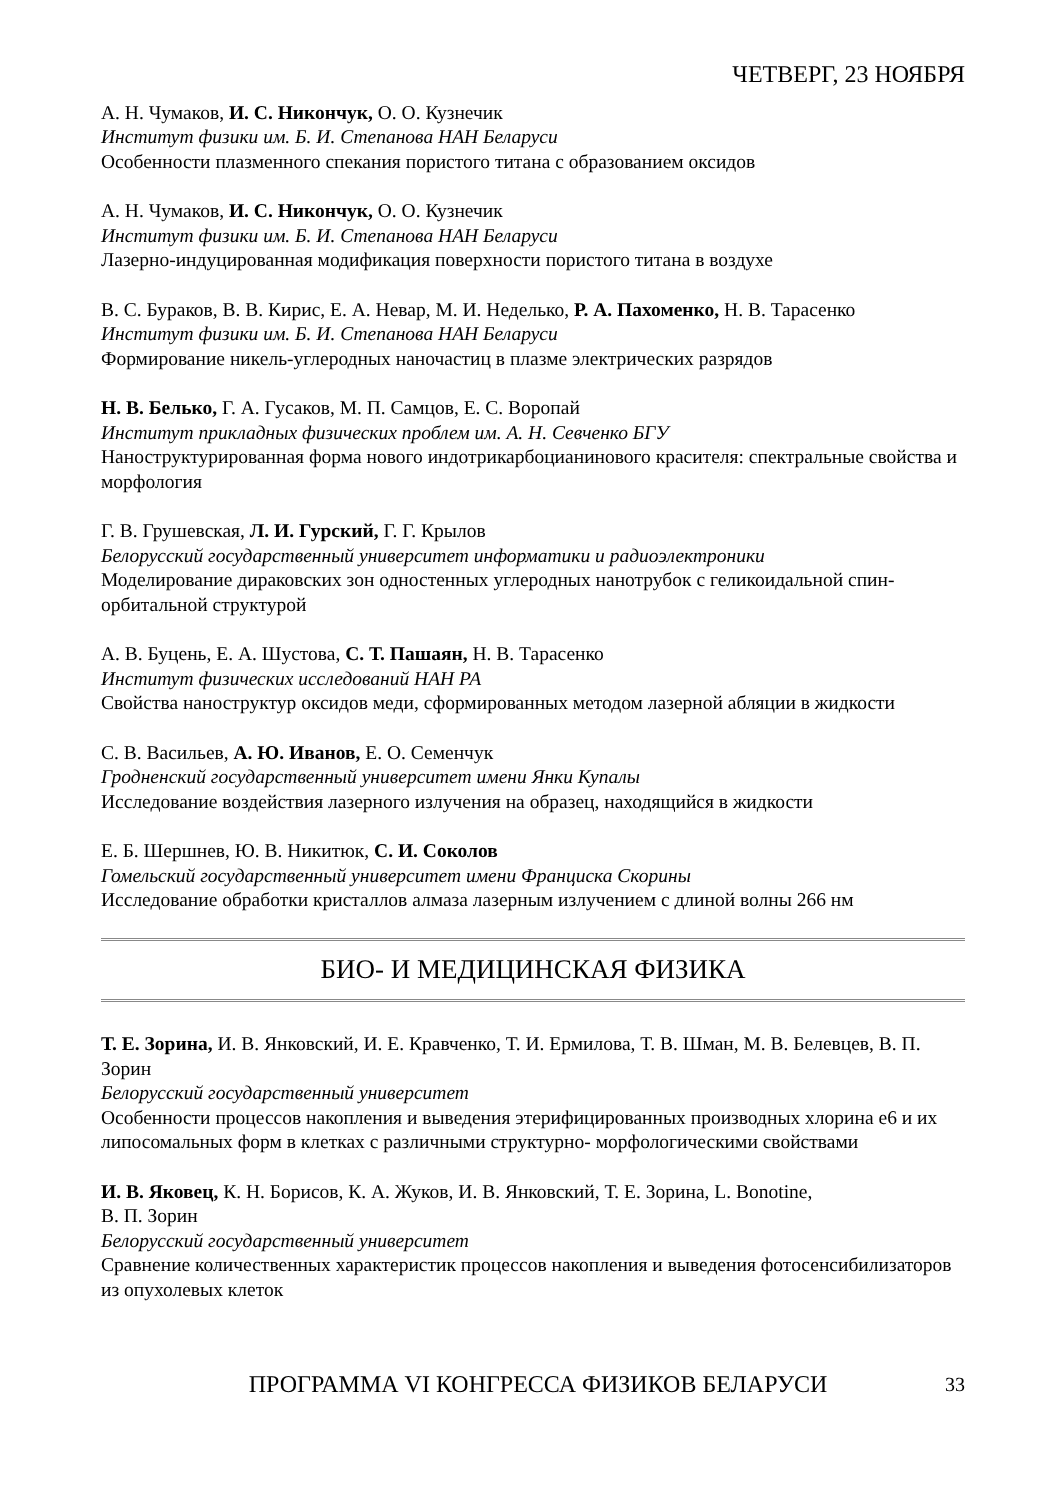ЧЕТВЕРГ, 23 НОЯБРЯ
А. Н. Чумаков, И. С. Никончук, О. О. Кузнечик
Институт физики им. Б. И. Степанова НАН Беларуси
Особенности плазменного спекания пористого титана с образованием оксидов
А. Н. Чумаков, И. С. Никончук, О. О. Кузнечик
Институт физики им. Б. И. Степанова НАН Беларуси
Лазерно-индуцированная модификация поверхности пористого титана в воздухе
В. С. Бураков, В. В. Кирис, Е. А. Невар, М. И. Неделько, Р. А. Пахоменко, Н. В. Тарасенко
Институт физики им. Б. И. Степанова НАН Беларуси
Формирование никель-углеродных наночастиц в плазме электрических разрядов
Н. В. Белько, Г. А. Гусаков, М. П. Самцов, Е. С. Воропай
Институт прикладных физических проблем им. А. Н. Севченко БГУ
Наноструктурированная форма нового индотрикарбоцианинового красителя: спектральные свойства и морфология
Г. В. Грушевская, Л. И. Гурский, Г. Г. Крылов
Белорусский государственный университет информатики и радиоэлектроники
Моделирование дираковских зон одностенных углеродных нанотрубок с геликоидальной спин-орбитальной структурой
А. В. Буцень, Е. А. Шустова, С. Т. Пашаян, Н. В. Тарасенко
Институт физических исследований НАН РА
Свойства наноструктур оксидов меди, сформированных методом лазерной абляции в жидкости
С. В. Васильев, А. Ю. Иванов, Е. О. Семенчук
Гродненский государственный университет имени Янки Купалы
Исследование воздействия лазерного излучения на образец, находящийся в жидкости
Е. Б. Шершнев, Ю. В. Никитюк, С. И. Соколов
Гомельский государственный университет имени Франциска Скорины
Исследование обработки кристаллов алмаза лазерным излучением с длиной волны 266 нм
БИО- И МЕДИЦИНСКАЯ ФИЗИКА
Т. Е. Зорина, И. В. Янковский, И. Е. Кравченко, Т. И. Ермилова, Т. В. Шман, М. В. Белевцев, В. П. Зорин
Белорусский государственный университет
Особенности процессов накопления и выведения этерифицированных производных хлорина е6 и их липосомальных форм в клетках с различными структурно- морфологическими свойствами
И. В. Яковец, К. Н. Борисов, К. А. Жуков, И. В. Янковский, Т. Е. Зорина, L. Bonotine,
В. П. Зорин
Белорусский государственный университет
Сравнение количественных характеристик процессов накопления и выведения фотосенсибилизаторов из опухолевых клеток
ПРОГРАММА VI КОНГРЕССА ФИЗИКОВ БЕЛАРУСИ 33